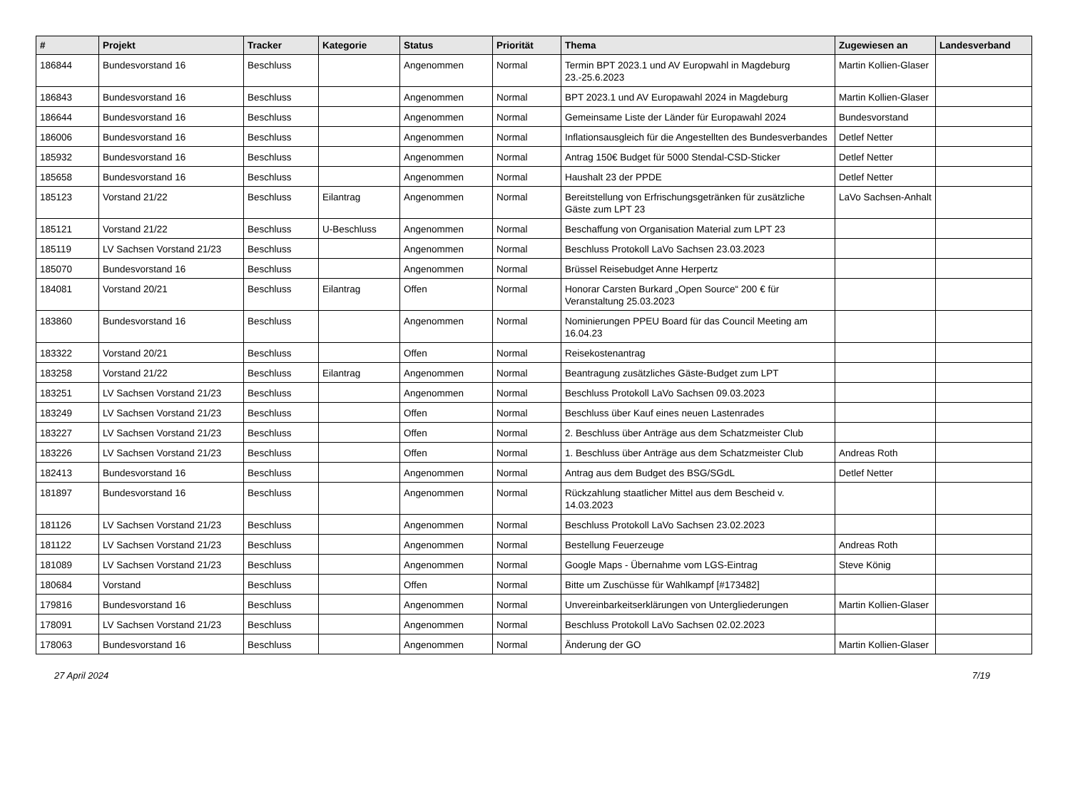| # | Projekt | Tracker | Kategorie | Status | Priorität | Thema | Zugewiesen an | Landesverband |
| --- | --- | --- | --- | --- | --- | --- | --- | --- |
| 186844 | Bundesvorstand 16 | Beschluss | | Angenommen | Normal | Termin BPT 2023.1 und AV Europwahl in Magdeburg 23.-25.6.2023 | Martin Kollien-Glaser | |
| 186843 | Bundesvorstand 16 | Beschluss | | Angenommen | Normal | BPT 2023.1 und AV Europawahl 2024 in Magdeburg | Martin Kollien-Glaser | |
| 186644 | Bundesvorstand 16 | Beschluss | | Angenommen | Normal | Gemeinsame Liste der Länder für Europawahl 2024 | Bundesvorstand | |
| 186006 | Bundesvorstand 16 | Beschluss | | Angenommen | Normal | Inflationsausgleich für die Angestellten des Bundesverbandes | Detlef Netter | |
| 185932 | Bundesvorstand 16 | Beschluss | | Angenommen | Normal | Antrag 150€ Budget für 5000 Stendal-CSD-Sticker | Detlef Netter | |
| 185658 | Bundesvorstand 16 | Beschluss | | Angenommen | Normal | Haushalt 23 der PPDE | Detlef Netter | |
| 185123 | Vorstand 21/22 | Beschluss | Eilantrag | Angenommen | Normal | Bereitstellung von Erfrischungsgetränken für zusätzliche Gäste zum LPT 23 | LaVo Sachsen-Anhalt | |
| 185121 | Vorstand 21/22 | Beschluss | U-Beschluss | Angenommen | Normal | Beschaffung von Organisation Material zum LPT 23 | | |
| 185119 | LV Sachsen Vorstand 21/23 | Beschluss | | Angenommen | Normal | Beschluss Protokoll LaVo Sachsen 23.03.2023 | | |
| 185070 | Bundesvorstand 16 | Beschluss | | Angenommen | Normal | Brüssel Reisebudget Anne Herpertz | | |
| 184081 | Vorstand 20/21 | Beschluss | Eilantrag | Offen | Normal | Honorar Carsten Burkard „Open Source“ 200 € für Veranstaltung 25.03.2023 | | |
| 183860 | Bundesvorstand 16 | Beschluss | | Angenommen | Normal | Nominierungen PPEU Board für das Council Meeting am 16.04.23 | | |
| 183322 | Vorstand 20/21 | Beschluss | | Offen | Normal | Reisekostenantrag | | |
| 183258 | Vorstand 21/22 | Beschluss | Eilantrag | Angenommen | Normal | Beantragung zusätzliches Gäste-Budget zum LPT | | |
| 183251 | LV Sachsen Vorstand 21/23 | Beschluss | | Angenommen | Normal | Beschluss Protokoll LaVo Sachsen 09.03.2023 | | |
| 183249 | LV Sachsen Vorstand 21/23 | Beschluss | | Offen | Normal | Beschluss über Kauf eines neuen Lastenrades | | |
| 183227 | LV Sachsen Vorstand 21/23 | Beschluss | | Offen | Normal | 2. Beschluss über Anträge aus dem Schatzmeister Club | | |
| 183226 | LV Sachsen Vorstand 21/23 | Beschluss | | Offen | Normal | 1. Beschluss über Anträge aus dem Schatzmeister Club | Andreas Roth | |
| 182413 | Bundesvorstand 16 | Beschluss | | Angenommen | Normal | Antrag aus dem Budget des BSG/SGdL | Detlef Netter | |
| 181897 | Bundesvorstand 16 | Beschluss | | Angenommen | Normal | Rückzahlung staatlicher Mittel aus dem Bescheid v. 14.03.2023 | | |
| 181126 | LV Sachsen Vorstand 21/23 | Beschluss | | Angenommen | Normal | Beschluss Protokoll LaVo Sachsen 23.02.2023 | | |
| 181122 | LV Sachsen Vorstand 21/23 | Beschluss | | Angenommen | Normal | Bestellung Feuerzeuge | Andreas Roth | |
| 181089 | LV Sachsen Vorstand 21/23 | Beschluss | | Angenommen | Normal | Google Maps - Übernahme vom LGS-Eintrag | Steve König | |
| 180684 | Vorstand | Beschluss | | Offen | Normal | Bitte um Zuschüsse für Wahlkampf [#173482] | | |
| 179816 | Bundesvorstand 16 | Beschluss | | Angenommen | Normal | Unvereinbarkeitserklärungen von Untergliederungen | Martin Kollien-Glaser | |
| 178091 | LV Sachsen Vorstand 21/23 | Beschluss | | Angenommen | Normal | Beschluss Protokoll LaVo Sachsen 02.02.2023 | | |
| 178063 | Bundesvorstand 16 | Beschluss | | Angenommen | Normal | Änderung der GO | Martin Kollien-Glaser | |
27 April 2024 7/19